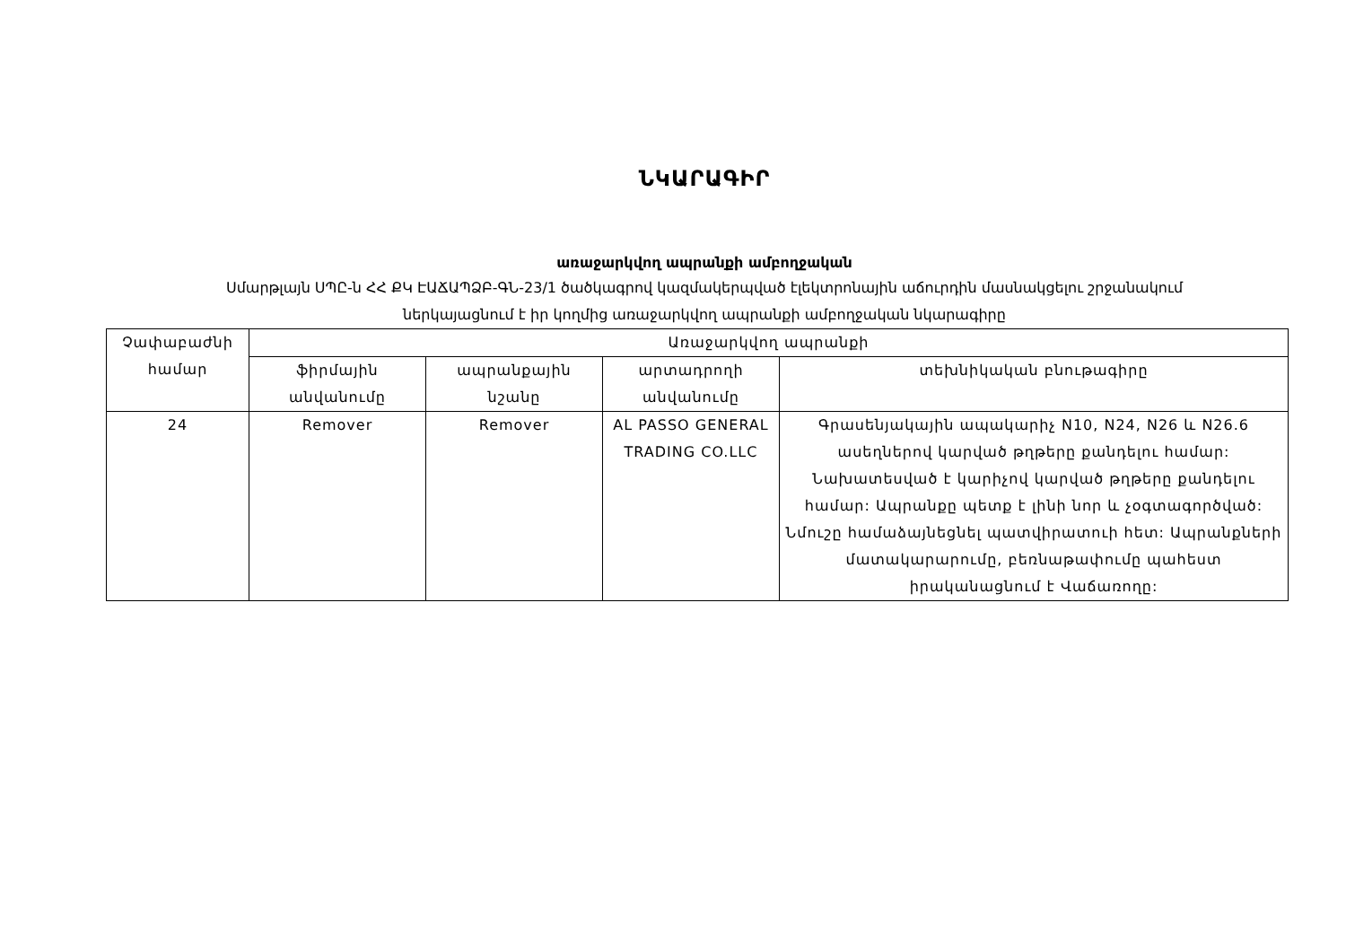ՆԿԱՐԱԳԻՐ
առաջարկվող ապրանքի ամբողջական
Սմարթլայն ՍՊԸ-ն ՀՀ ՔԿ ԷԱՃԱՊՁԲ-ԳՆ-23/1 ծածկագրով կազմակերպված էլեկտրոնային աճուրդին մասնակցելու շրջանակում
ներկայացնում է իր կողմից առաջարկվող ապրանքի ամբողջական նկարագիրը
| Չափաբաժնի համար | Առաջարկվող ապրանքի | | | |
| --- | --- | --- | --- | --- |
| | ֆիրմային անվանումը | ապրանքային նշանը | արտադրողի անվանումը | տեխնիկական բնութագիրը |
| 24 | Remover | Remover | AL PASSO GENERAL TRADING CO.LLC | Գրասենյակային ապակարիչ N10, N24, N26 և N26.6 ասեղներով կարված թղթերը քանդելու համար: Նախատեսված է կարիչով կարված թղթերը քանդելու համար: Ապրանքը պետք է լինի նոր և չօգտագործված: Նմուշը համաձայնեցնել պատվիրատուի հետ: Ապրանքների մատակարարումը, բեռնաթափումը պահեստ իրականացնում է Վաճառողը: |